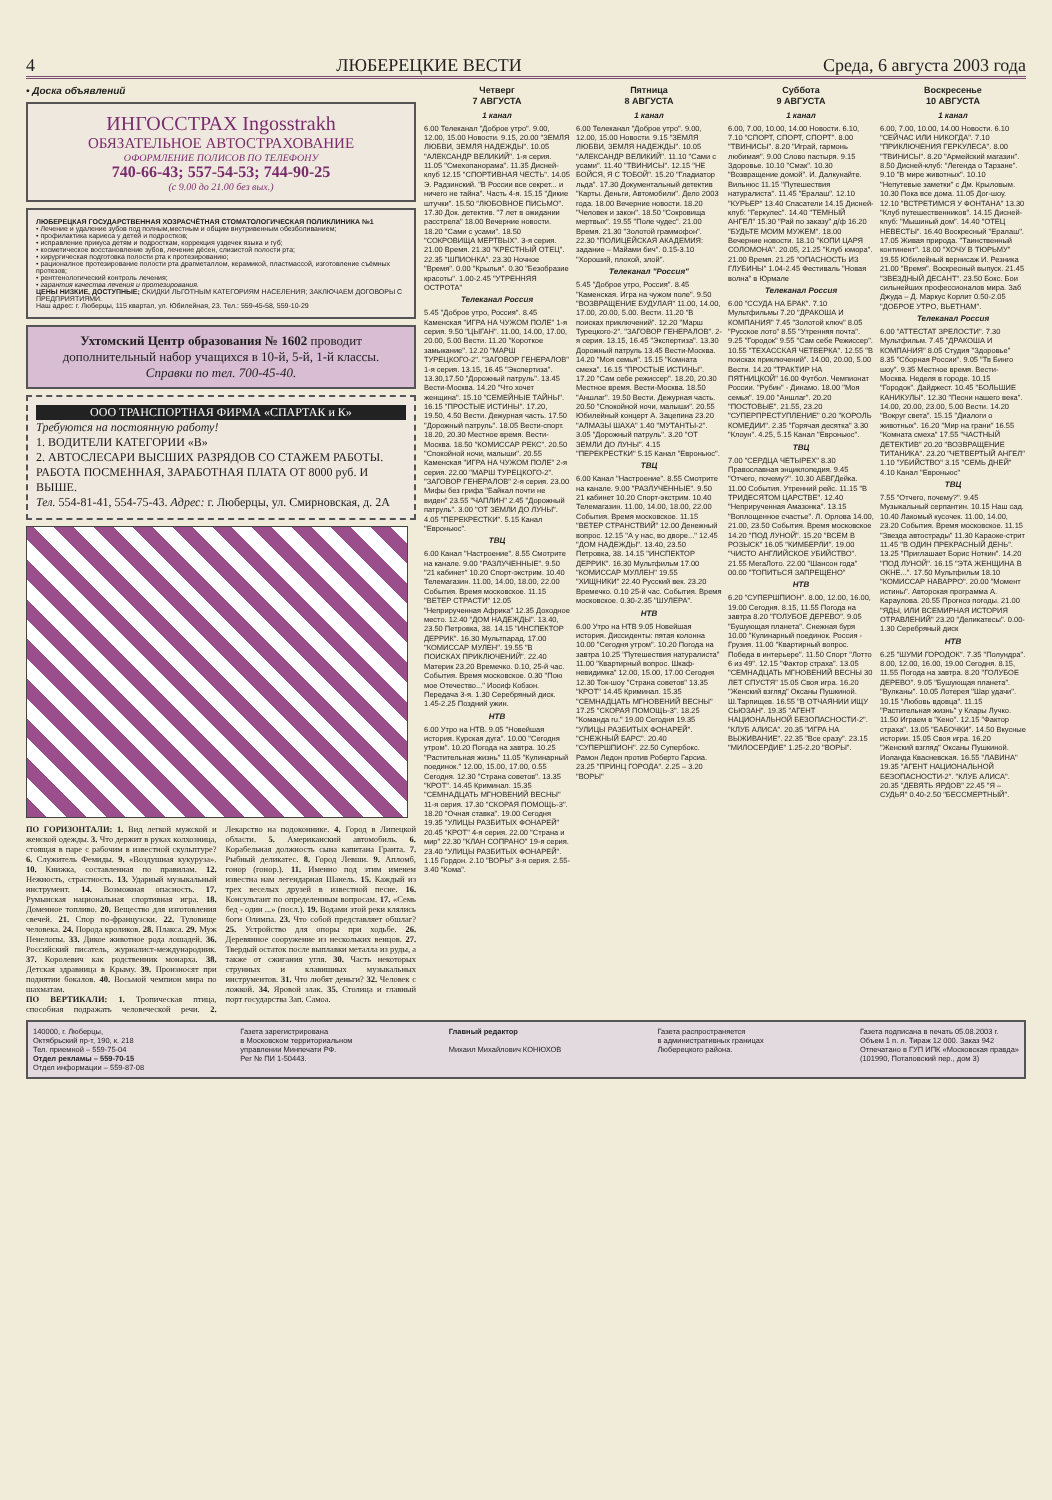4 ЛЮБЕРЕЦКИЕ ВЕСТИ Среда, 6 августа 2003 года
• Доска объявлений
ИНГОССТРАХ Ingosstrakh
ОБЯЗАТЕЛЬНОЕ АВТОСТРАХОВАНИЕ
ОФОРМЛЕНИЕ ПОЛИСОВ ПО ТЕЛЕФОНУ
740-66-43; 557-54-53; 744-90-25
(с 9.00 до 21.00 без вых.)
ЛЮБЕРЕЦКАЯ ГОСУДАРСТВЕННАЯ ХОЗРАСЧЁТНАЯ СТОМАТОЛОГИЧЕСКАЯ ПОЛИКЛИНИКА №1
• Лечение и удаление зубов под полным,местным и общим внутривенным обезболиванием;
• профилактика кариеса у детей и подростков;
• исправление прикуса детям и подросткам, коррекция уздечек языка и губ;
• косметическое восстановление зубов, лечение дёсен, слизистой полости рта;
• хирургическая подготовка полости рта к протезированию;
• рационалное протезирование полости рта драгметаллом, керамикой, пластмассой, изготовление съёмных протезов;
• рентгенологический контроль лечения;
• гарантия качества лечения и протезирования.
ЦЕНЫ НИЗКИЕ, ДОСТУПНЫЕ; СКИДКИ ЛЬГОТНЫМ КАТЕГОРИЯМ НАСЕЛЕНИЯ; ЗАКЛЮЧАЕМ ДОГОВОРЫ С ПРЕДПРИЯТИЯМИ.
Наш адрес: г. Люберцы, 115 квартал, ул. Юбилейная, 23. Тел.: 559-45-58, 559-10-29
Ухтомский Центр образования № 1602 проводит дополнительный набор учащихся в 10-й, 5-й, 1-й классы.
Справки по тел. 700-45-40.
ООО ТРАНСПОРТНАЯ ФИРМА «СПАРТАК и К»
Требуются на постоянную работу!
1. ВОДИТЕЛИ КАТЕГОРИИ «В»
2. АВТОСЛЕСАРИ ВЫСШИХ РАЗРЯДОВ СО СТАЖЕМ РАБОТЫ.
РАБОТА ПОСМЕННАЯ, ЗАРАБОТНАЯ ПЛАТА ОТ 8000 руб. И ВЫШЕ.
Тел. 554-81-41, 554-75-43. Адрес: г. Люберцы, ул. Смирновская, д. 2А
ПО ГОРИЗОНТАЛИ: 1. Вид легкой мужской и женской одежды. 3. Что держит в руках колхозница, стоящая в паре с рабочим в известной скульптуре? 6. Служитель Фемиды. 9. «Воздушная кукуруза». 10. Книжка, составленная по правилам. 12. Нежность, страстность. 13. Ударный музыкальный инструмент. 14. Возможная опасность. 17. Румынская национальная спортивная игра. 18. Доменное топливо. 20. Вещество для изготовления свечей. 21. Спор по-французски. 22. Туловище человека. 24. Порода кроликов. 28. Плакса. 29. Муж Пенелопы. 33. Дикое животное рода лошадей. 36. Российский писатель, журналист-международник. 37. Королевич как родственник монарха. 38. Детская здравница в Крыму. 39. Произносят при поднятии бокалов. 40. Восьмой чемпион мира по шахматам.
ПО ВЕРТИКАЛИ: 1. Тропическая птица, способная подражать человеческой речи. 2. Лекарство на подоконнике. 4. Город в Липецкой области. 5. Американский автомобиль. 6. Корабельная должность сына капитана Гранта. 7. Рыбный деликатес. 8. Город Левши. 9. Апломб, гонор (гонор.). 11. Именно под этим именем известна нам легендарная Шанель. 15. Каждый из трех веселых друзей в известной песне. 16. Консультант по определенным вопросам. 17. «Семь бед - один ...» (посл.). 19. Водами этой реки клялись боги Олимпа. 23. Что собой представляет обшлаг? 25. Устройство для опоры при ходьбе. 26. Деревянное сооружение из нескольких венцов. 27. Твердый остаток после выплавки металла из руды, а также от сжигания угля. 30. Часть некоторых струнных и клавишных музыкальных инструментов. 31. Что любят деньги? 32. Человек с ложкой. 34. Яровой злак. 35. Столица и главный порт государства Зап. Самоа.
Четверг
7 АВГУСТА
1 канал
6.00 Телеканал "Доброе утро". 9.00, 12.00, 15.00 Новости. 9.15, 20.00 "ЗЕМЛЯ ЛЮБВИ, ЗЕМЛЯ НАДЕЖДЫ". 10.05 "АЛЕКСАНДР ВЕЛИКИЙ". 1-я серия. 11.05 "Смехопанорама". 11.35 Дисней-клуб 12.15 "СПОРТИВНАЯ ЧЕСТЬ". 14.05 Э. Радзинский. "В России все секрет... и ничего не тайна". Часть 4-я. 15.15 "Дикие штучки". 15.50 "ЛЮБОВНОЕ ПИСЬМО". 17.30 Док. детектив. "7 лет в ожидании расстрела" 18.00 Вечерние новости. 18.20 "Сами с усами". 18.50 "СОКРОВИЩА МЕРТВЫХ". 3-я серия. 21.00 Время. 21.30 "КРЕСТНЫЙ ОТЕЦ". 22.35 "ШПИОНКА". 23.30 Ночное "Время". 0.00 "Крылья". 0.30 "Безобразие красоты". 1.00-2.45 "УТРЕННЯЯ ОСТРОТА"
Телеканал Россия
5.45 "Доброе утро, Россия". 8.45 Каменская "ИГРА НА ЧУЖОМ ПОЛЕ" 1-я серия. 9.50 "ЦЫГАН". 11.00, 14.00, 17.00, 20.00, 5.00 Вести. 11.20 "Короткое замыкание". 12.20 "МАРШ ТУРЕЦКОГО-2". "ЗАГОВОР ГЕНЕРАЛОВ" 1-я серия. 13.15, 16.45 "Экспертиза". 13.30,17.50 "Дорожный патруль". 13.45 Вести-Москва. 14.20 "Что хочет женщина". 15.10 "СЕМЕЙНЫЕ ТАЙНЫ". 16.15 "ПРОСТЫЕ ИСТИНЫ". 17.20, 19.50, 4.50 Вести. Дежурная часть. 17.50 "Дорожный патруль". 18.05 Вести-спорт. 18.20, 20.30 Местное время. Вести-Москва. 18.50 "КОМИССАР РЕКС". 20.50 "Спокойной ночи, малыши". 20.55 Каменская "ИГРА НА ЧУЖОМ ПОЛЕ" 2-я серия. 22.00 "МАРШ ТУРЕЦКОГО-2". "ЗАГОВОР ГЕНЕРАЛОВ" 2-я серия. 23.00 Мифы без грифа "Байкал почти не виден" 23.55 "ЧАПЛИН" 2.45 "Дорожный патруль". 3.00 "ОТ ЗЕМЛИ ДО ЛУНЫ". 4.05 "ПЕРЕКРЕСТКИ". 5.15 Канал "Евроньюс".
ТВЦ
6.00 Канал "Настроение". 8.55 Смотрите на канале. 9.00 "РАЗЛУЧЕННЫЕ". 9.50 "21 кабинет" 10.20 Спорт-экстрим. 10.40 Телемагазин. 11.00, 14.00, 18.00, 22.00 События. Время московское. 11.15 "ВЕТЕР СТРАСТИ" 12.05 "Неприрученная Африка" 12.35 Доходное место. 12.40 "ДОМ НАДЕЖДЫ". 13.40, 23.50 Петровка, 38. 14.15 "ИНСПЕКТОР ДЕРРИК". 16.30 Мультпарад. 17.00 "КОМИССАР МУЛЕН". 19.55 "В ПОИСКАХ ПРИКЛЮЧЕНИЙ". 22.40 Материк 23.20 Времечко. 0.10, 25-й час. События. Время московское. 0.30 "Пою мое Отечество..." Иосиф Кобзон. Передача 3-я. 1.30 Серебряный диск. 1.45-2.25 Поздний ужин.
НТВ
6.00 Утро на НТВ. 9.05 "Новейшая история. Курская дуга". 10.00 "Сегодня утром". 10.20 Погода на завтра. 10.25 "Растительная жизнь" 11.05 "Кулинарный поединок." 12.00, 15.00, 17.00, 0.55 Сегодня. 12.30 "Страна советов". 13.35 "КРОТ". 14.45 Криминал. 15.35 "СЕМНАДЦАТЬ МГНОВЕНИЙ ВЕСНЫ" 11-я серия. 17.30 "СКОРАЯ ПОМОЩЬ-3". 18.20 "Очная ставка". 19.00 Сегодня 19.35 "УЛИЦЫ РАЗБИТЫХ ФОНАРЕЙ" 20.45 "КРОТ" 4-я серия. 22.00 "Страна и мир" 22.30 "КЛАН СОПРАНО" 19-я серия. 23.40 "УЛИЦЫ РАЗБИТЫХ ФОНАРЕЙ". 1.15 Гордон. 2.10 "ВОРЫ" 3-я серия. 2.55-3.40 "Кома".
Пятница
8 АВГУСТА
1 канал
6.00 Телеканал "Доброе утро". 9.00, 12.00, 15.00 Новости. 9.15 "ЗЕМЛЯ ЛЮБВИ, ЗЕМЛЯ НАДЕЖДЫ". 10.05 "АЛЕКСАНДР ВЕЛИКИЙ". 11.10 "Сами с усами". 11.40 "ТВИНИСЫ". 12.15 "НЕ БОЙСЯ, Я С ТОБОЙ". 15.20 "Гладиатор льда". 17.30 Документальный детектив "Карты. Деньги, Автомобили". Дело 2003 года. 18.00 Вечерние новости. 18.20 "Человек и закон". 18.50 "Сокровища мертвых". 19.55 "Поле чудес". 21.00 Время. 21.30 "Золотой граммофон". 22.30 "ПОЛИЦЕЙСКАЯ АКАДЕМИЯ: задание – Майами бич". 0.15-3.10 "Хороший, плохой, злой".
Телеканал "Россия"
5.45 "Доброе утро, Россия". 8.45 "Каменская. Игра на чужом поле". 9.50 "ВОЗВРАЩЕНИЕ БУДУЛАЯ" 11.00, 14.00, 17.00, 20.00, 5.00. Вести. 11.20 "В поисках приключений". 12.20 "Марш Турецкого-2". "ЗАГОВОР ГЕНЕРАЛОВ". 2-я серия. 13.15, 16.45 "Экспертиза". 13.30 Дорожный патруль 13.45 Вести-Москва. 14.20 "Моя семья". 15.15 "Комната смеха". 16.15 "ПРОСТЫЕ ИСТИНЫ". 17.20 "Сам себе режиссер". 18.20, 20.30 Местное время. Вести-Москва. 18.50 "Аншлаг". 19.50 Вести. Дежурная часть. 20.50 "Спокойной ночи, малыши". 20.55 Юбилейный концерт А. Зацепина 23.20 "АЛМАЗЫ ШАХА" 1.40 "МУТАНТЫ-2". 3.05 "Дорожный патруль". 3.20 "ОТ ЗЕМЛИ ДО ЛУНЫ". 4.15 "ПЕРЕКРЕСТКИ" 5.15 Канал "Евроньюс".
ТВЦ
6.00 Канал "Настроение". 8.55 Смотрите на канале. 9.00 "РАЗЛУЧЕННЫЕ". 9.50 21 кабинет 10.20 Спорт-экстрим. 10.40 Телемагазин. 11.00, 14.00, 18.00, 22.00 События. Время московское. 11.15 "ВЕТЕР СТРАНСТВИЙ" 12.00 Денежный вопрос. 12.15 "А у нас, во дворе..." 12.45 "ДОМ НАДЕЖДЫ". 13.40, 23.50 Петровка, 38. 14.15 "ИНСПЕКТОР ДЕРРИК". 16.30 Мультфильм 17.00 "КОМИССАР МУЛЛЕН" 19.55 "ХИЩНИКИ" 22.40 Русский век. 23.20 Времечко. 0.10 25-й час. События. Время московское. 0.30-2.35 "ШУЛЕРА".
НТВ
6.00 Утро на НТВ 9.05 Новейшая история. Диссиденты: пятая колонна 10.00 "Сегодня утром". 10.20 Погода на завтра 10.25 "Путешествия натуралиста" 11.00 "Квартирный вопрос. Шкаф-невидимка" 12.00, 15.00, 17.00 Сегодня 12.30 Ток-шоу "Страна советов" 13.35 "КРОТ" 14.45 Криминал. 15.35 "СЕМНАДЦАТЬ МГНОВЕНИЙ ВЕСНЫ" 17.25 "СКОРАЯ ПОМОЩЬ-3". 18.25 "Команда ru." 19.00 Сегодня 19.35 "УЛИЦЫ РАЗБИТЫХ ФОНАРЕЙ". "СНЕЖНЫЙ БАРС". 20.40 "СУПЕРШПИОН". 22.50 Супербокс. Рамон Ледон против Роберто Гарсиа. 23.25 "ПРИНЦ ГОРОДА". 2.25 – 3.20 "ВОРЫ"
Суббота
9 АВГУСТА
1 канал
6.00, 7.00, 10.00, 14.00 Новости. 6.10, 7.10 "СПОРТ, СПОРТ, СПОРТ". 8.00 "ТВИНИСЫ". 8.20 "Играй, гармонь любимая". 9.00 Слово пастыря. 9.15 Здоровье. 10.10 "Смак". 10.30 "Возвращение домой". И. Далкунайте. Вильнюс 11.15 "Путешествия натуралиста". 11.45 "Ералаш". 12.10 "КУРЬЕР" 13.40 Спасатели 14.15 Дисней-клуб: "Геркулес". 14.40 "ТЕМНЫЙ АНГЕЛ" 15.30 "Рай по заказу" д/ф 16.20 "БУДЬТЕ МОИМ МУЖЕМ". 18.00 Вечерние новости. 18.10 "КОПИ ЦАРЯ СОЛОМОНА". 20.05, 21.25 "Клуб юмора". 21.00 Время. 21.25 "ОПАСНОСТЬ ИЗ ГЛУБИНЫ" 1.04-2.45 Фестиваль "Новая волна" в Юрмале
Телеканал Россия
6.00 "ССУДА НА БРАК". 7.10 Мультфильмы 7.20 "ДРАКОША И КОМПАНИЯ" 7.45 "Золотой ключ" 8.05 "Русское лото" 8.55 "Утренняя почта". 9.25 "Городок" 9.55 "Сам себе Режиссер". 10.55 "ТЕХАССКАЯ ЧЕТВЕРКА". 12.55 "В поисках приключений". 14.00, 20.00, 5.00 Вести. 14.20 "ТРАКТИР НА ПЯТНИЦКОЙ" 16.00 Футбол. Чемпионат России. "Рубин" - Динамо. 18.00 "Моя семья". 19.00 "Аншлаг". 20.20 "ПОСТОВЫЕ". 21.55, 23.20 "СУПЕРПРЕСТУПЛЕНИЕ" 0.20 "КОРОЛЬ КОМЕДИИ". 2.35 "Горячая десятка" 3.30 "Клоун". 4.25, 5.15 Канал "Евроньюс".
ТВЦ
7.00 "СЕРДЦА ЧЕТЫРЕХ" 8.30 Православная энциклопедия. 9.45 "Отчего, почему?". 10.30 АБВГДейка. 11.00 События. Утренний рейс. 11.15 "В ТРИДЕСЯТОМ ЦАРСТВЕ". 12.40 "Неприрученная Амазонка". 13.15 "Воплощенное счастье". Л. Орлова 14.00, 21.00, 23.50 События. Время московское 14.20 "ПОД ЛУНОЙ". 15.20 "ВСЕМ В РОЗЫСК" 16.05 "КИМБЕРЛИ". 19.00 "ЧИСТО АНГЛИЙСКОЕ УБИЙСТВО". 21.55 МегаЛото. 22.00 "Шансон года" 00.00 "ТОПИТЬСЯ ЗАПРЕЩЕНО"
НТВ
6.20 "СУПЕРШПИОН". 8.00, 12.00, 16.00, 19.00 Сегодня. 8.15, 11.55 Погода на завтра 8.20 "ГОЛУБОЕ ДЕРЕВО". 9.05 "Бушующая планета". Снежная буря 10.00 "Кулинарный поединок. Россия - Грузия. 11.00 "Квартирный вопрос. Победа в интерьере". 11.50 Спорт "Лотто 6 из 49". 12.15 "Фактор страха". 13.05 "СЕМНАДЦАТЬ МГНОВЕНИЙ ВЕСНЫ 30 ЛЕТ СПУСТЯ" 15.05 Своя игра. 16.20 "Женский взгляд" Оксаны Пушкиной. Ш.Тарпищев. 16.55 "В ОТЧАЯНИИ ИЩУ СЬЮЗАН". 19.35 "АГЕНТ НАЦИОНАЛЬНОЙ БЕЗОПАСНОСТИ-2". "КЛУБ АЛИСА". 20.35 "ИГРА НА ВЫЖИВАНИЕ". 22.35 "Все сразу". 23.15 "МИЛОСЕРДИЕ" 1.25-2.20 "ВОРЫ".
Воскресенье
10 АВГУСТА
1 канал
6.00, 7.00, 10.00, 14.00 Новости. 6.10 "СЕЙЧАС ИЛИ НИКОГДА". 7.10 "ПРИКЛЮЧЕНИЯ ГЕРКУЛЕСА". 8.00 "ТВИНИСЫ". 8.20 "Армейский магазин". 8.50 Дисней-клуб: "Легенда о Тарзане". 9.10 "В мире животных". 10.10 "Непутевые заметки" с Дм. Крыловым. 10.30 Пока все дома. 11.05 Дог-шоу. 12.10 "ВСТРЕТИМСЯ У ФОНТАНА" 13.30 "Клуб путешественников". 14.15 Дисней-клуб: "Мышиный дом". 14.40 "ОТЕЦ НЕВЕСТЫ". 16.40 Воскресный "Ералаш". 17.05 Живая природа. "Таинственный континент". 18.00 "ХОЧУ В ТЮРЬМУ" 19.55 Юбилейный вернисаж И. Резника 21.00 "Время". Воскресный выпуск. 21.45 "ЗВЕЗДНЫЙ ДЕСАНТ". 23.50 Бокс. Бои сильнейших профессионалов мира. Заб Джуда – Д. Маркус Корлит 0.50-2.05 "ДОБРОЕ УТРО, ВЬЕТНАМ".
Телеканал Россия
6.00 "АТТЕСТАТ ЗРЕЛОСТИ". 7.30 Мультфильм. 7.45 "ДРАКОША И КОМПАНИЯ" 8.05 Студия "Здоровье" 8.35 "Сборная России". 9.05 "Тв Бинго шоу". 9.35 Местное время. Вести-Москва. Неделя в городе. 10.15 "Городок". Дайджест. 10.45 "БОЛЬШИЕ КАНИКУЛЫ". 12.30 "Песни нашего века". 14.00, 20.00, 23.00, 5.00 Вести. 14.20 "Вокруг света". 15.15 "Диалоги о животных". 16.20 "Мир на грани" 16.55 "Комната смеха" 17.55 "ЧАСТНЫЙ ДЕТЕКТИВ" 20.20 "ВОЗВРАЩЕНИЕ ТИТАНИКА". 23.20 "ЧЕТВЕРТЫЙ АНГЕЛ" 1.10 "УБИЙСТВО" 3.15 "СЕМЬ ДНЕЙ" 4.10 Канал "Евроньюс"
ТВЦ
7.55 "Отчего, почему?". 9.45 Музыкальный серпантин. 10.15 Наш сад. 10.40 Лакомый кусочек. 11.00, 14.00, 23.20 События. Время московское. 11.15 "Звезда автострады" 11.30 Караоке-стрит 11.45 "В ОДИН ПРЕКРАСНЫЙ ДЕНЬ". 13.25 "Приглашает Борис Ноткин". 14.20 "ПОД ЛУНОЙ". 16.15 "ЭТА ЖЕНЩИНА В ОКНЕ...". 17.50 Мультфильм 18.10 "КОМИССАР НАВАРРО". 20.00 "Момент истины". Авторская программа А. Караулова. 20.55 Прогноз погоды. 21.00 "ЯДЫ, ИЛИ ВСЕМИРНАЯ ИСТОРИЯ ОТРАВЛЕНИЙ" 23.20 "Деликатесы". 0.00-1.30 Серебряный диск
НТВ
6.25 "ШУМИ ГОРОДОК". 7.35 "Полундра". 8.00, 12.00, 16.00, 19.00 Сегодня. 8.15, 11.55 Погода на завтра. 8.20 "ГОЛУБОЕ ДЕРЕВО". 9.05 "Бушующая планета". "Вулканы". 10.05 Лотерея "Шар удачи". 10.15 "Любовь вдовца". 11.15 "Растительная жизнь" у Клары Лучко. 11.50 Играем в "Кено". 12.15 "Фактор страха". 13.05 "БАБОЧКИ". 14.50 Вкусные истории. 15.05 Своя игра. 16.20 "Женский взгляд" Оксаны Пушкиной. Иоланда Квасневская. 16.55 "ЛАВИНА" 19.35 "АГЕНТ НАЦИОНАЛЬНОЙ БЕЗОПАСНОСТИ-2". "КЛУБ АЛИСА". 20.35 "ДЕВЯТЬ ЯРДОВ" 22.45 "Я – СУДЬЯ" 0.40-2.50 "БЕССМЕРТНЫЙ".
140000, г. Люберцы,
Октябрьский пр-т, 190, к. 218
Тел. приемной – 559-75-04
Отдел рекламы – 559-70-15
Отдел информации – 559-87-08
Газета зарегистрирована
в Московском территориальном
управлении Минпечати РФ.
Рег № ПИ 1-50443.
Главный редактор
Михаил Михайлович КОНЮХОВ
Газета распространяется
в административных границах
Люберецкого района.
Газета подписана в печать 05.08.2003 г.
Объем 1 п. л. Тираж 12 000. Заказ 942
Отпечатано в ГУП ИПК «Московская правда»
(101990, Потаповский пер., дом 3)